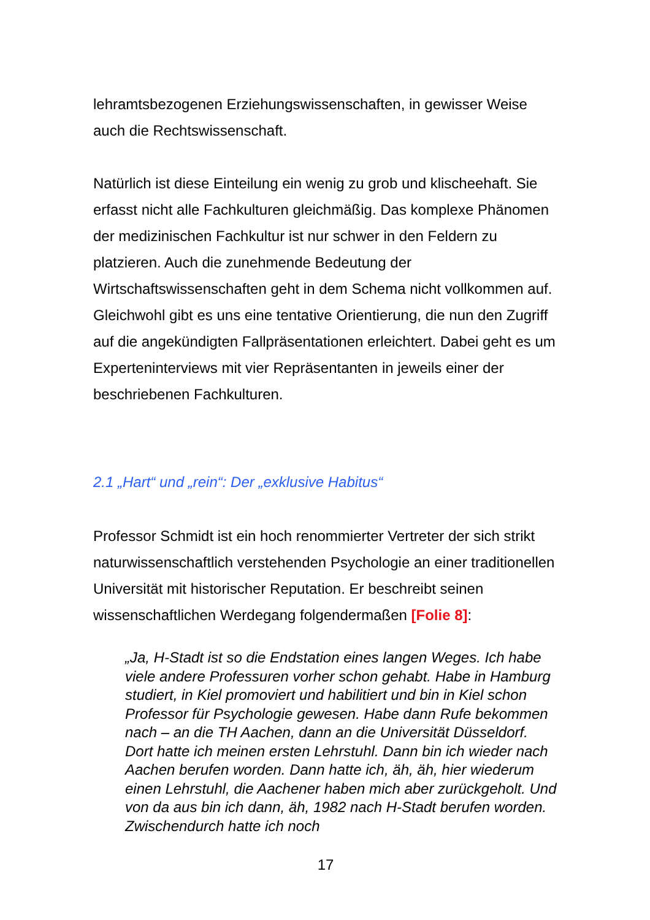lehramtsbezogenen Erziehungswissenschaften, in gewisser Weise auch die Rechtswissenschaft.
Natürlich ist diese Einteilung ein wenig zu grob und klischeehaft. Sie erfasst nicht alle Fachkulturen gleichmäßig. Das komplexe Phänomen der medizinischen Fachkultur ist nur schwer in den Feldern zu platzieren. Auch die zunehmende Bedeutung der Wirtschaftswissenschaften geht in dem Schema nicht vollkommen auf. Gleichwohl gibt es uns eine tentative Orientierung, die nun den Zugriff auf die angekündigten Fallpräsentationen erleichtert. Dabei geht es um Experteninterviews mit vier Repräsentanten in jeweils einer der beschriebenen Fachkulturen.
2.1 „Hart“ und „rein“: Der „exklusive Habitus“
Professor Schmidt ist ein hoch renommierter Vertreter der sich strikt naturwissenschaftlich verstehenden Psychologie an einer traditionellen Universität mit historischer Reputation. Er beschreibt seinen wissenschaftlichen Werdegang folgendermaßen [Folie 8]:
„Ja, H-Stadt ist so die Endstation eines langen Weges. Ich habe viele andere Professuren vorher schon gehabt. Habe in Hamburg studiert, in Kiel promoviert und habilitiert und bin in Kiel schon Professor für Psychologie gewesen. Habe dann Rufe bekommen nach – an die TH Aachen, dann an die Universität Düsseldorf. Dort hatte ich meinen ersten Lehrstuhl. Dann bin ich wieder nach Aachen berufen worden. Dann hatte ich, äh, äh, hier wiederum einen Lehrstuhl, die Aachener haben mich aber zurückgeholt. Und von da aus bin ich dann, äh, 1982 nach H-Stadt berufen worden. Zwischendurch hatte ich noch
17